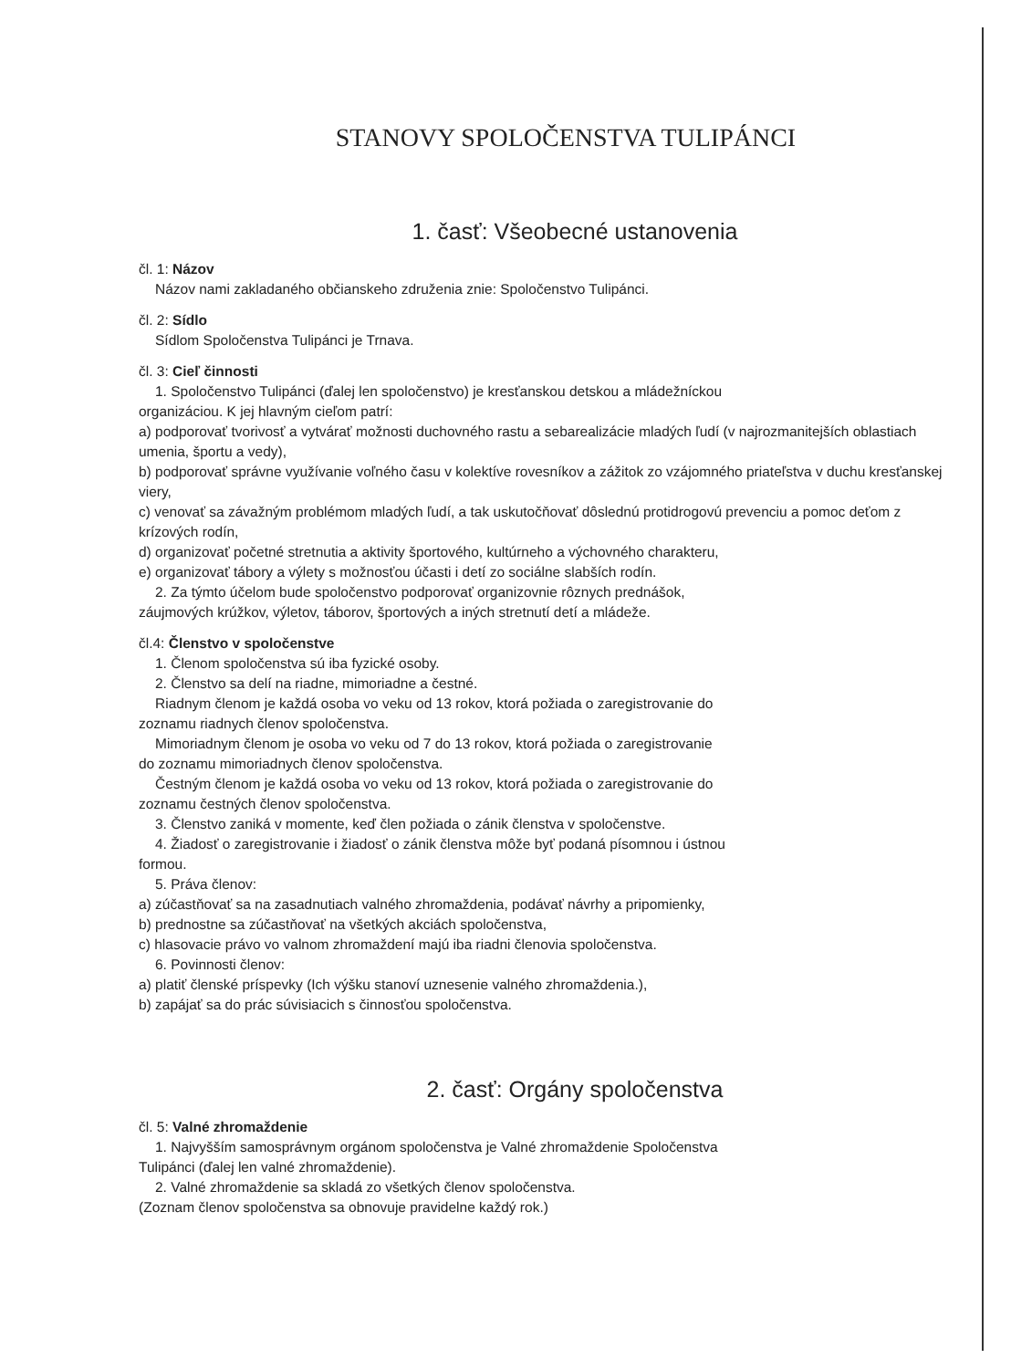STANOVY SPOLOČENSTVA TULIPÁNCI
1. časť: Všeobecné ustanovenia
čl. 1: Názov
Názov nami zakladaného občianskeho združenia znie: Spoločenstvo Tulipánci.
čl. 2: Sídlo
Sídlom Spoločenstva Tulipánci je Trnava.
čl. 3: Cieľ činnosti
1. Spoločenstvo Tulipánci (ďalej len spoločenstvo) je kresťanskou detskou a mládežníckou
organizáciou. K jej hlavným cieľom patrí:
a) podporovať tvorivosť a vytvárať možnosti duchovného rastu a sebarealizácie mladých ľudí (v najrozmanitejších oblastiach umenia, športu a vedy),
b) podporovať správne využívanie voľného času v kolektíve rovesníkov a zážitok zo vzájomného priateľstva v duchu kresťanskej viery,
c) venovať sa závažným problémom mladých ľudí, a tak uskutočňovať dôslednú protidrogovú prevenciu a pomoc deťom z krízových rodín,
d) organizovať početné stretnutia a aktivity športového, kultúrneho a výchovného charakteru,
e) organizovať tábory a výlety s možnosťou účasti i detí zo sociálne slabších rodín.
2. Za týmto účelom bude spoločenstvo podporovať organizovnie rôznych prednášok,
záujmových krúžkov, výletov, táborov, športových a iných stretnutí detí a mládeže.
čl.4: Členstvo v spoločenstve
1. Členom spoločenstva sú iba fyzické osoby.
2. Členstvo sa delí na riadne, mimoriadne a čestné.
Riadnym členom je každá osoba vo veku od 13 rokov, ktorá požiada o zaregistrovanie do
zoznamu riadnych členov spoločenstva.
Mimoriadnym členom je osoba vo veku od 7 do 13 rokov, ktorá požiada o zaregistrovanie
do zoznamu mimoriadnych členov spoločenstva.
Čestným členom je každá osoba vo veku od 13 rokov, ktorá požiada o zaregistrovanie do
zoznamu čestných členov spoločenstva.
3. Členstvo zaniká v momente, keď člen požiada o zánik členstva v spoločenstve.
4. Žiadosť o zaregistrovanie i žiadosť o zánik členstva môže byť podaná písomnou i ústnou
formou.
5. Práva členov:
a) zúčastňovať sa na zasadnutiach valného zhromaždenia, podávať návrhy a pripomienky,
b) prednostne sa zúčastňovať na všetkých akciách spoločenstva,
c) hlasovacie právo vo valnom zhromaždení majú iba riadni členovia spoločenstva.
6. Povinnosti členov:
a) platiť členské príspevky (Ich výšku stanoví uznesenie valného zhromaždenia.),
b) zapájať sa do prác súvisiacich s činnosťou spoločenstva.
2. časť: Orgány spoločenstva
čl. 5: Valné zhromaždenie
1. Najvyšším samosprávnym orgánom spoločenstva je Valné zhromaždenie Spoločenstva
Tulipánci (ďalej len valné zhromaždenie).
2. Valné zhromaždenie sa skladá zo všetkých členov spoločenstva.
(Zoznam členov spoločenstva sa obnovuje pravidelne každý rok.)